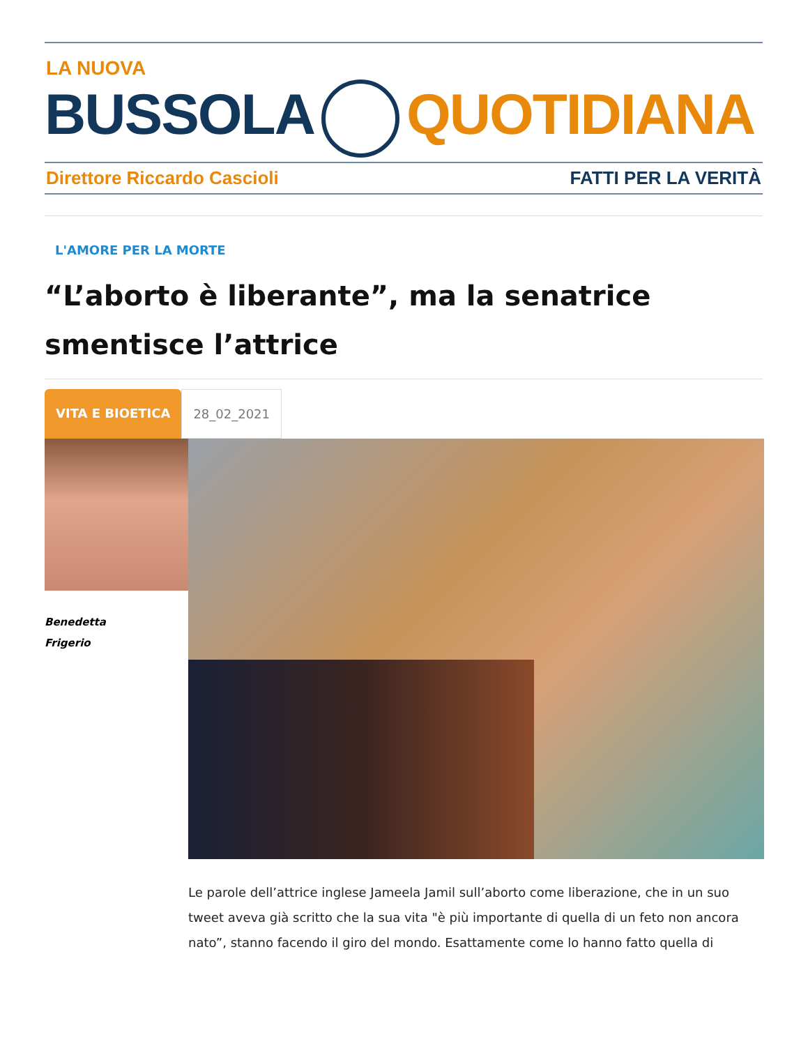LA NUOVA
BUSSOLA QUOTIDIANA
Direttore Riccardo Cascioli FATTI PER LA VERITÀ
L'AMORE PER LA MORTE
“L’aborto è liberante”, ma la senatrice smentisce l’attrice
VITA E BIOETICA 28_02_2021
Benedetta
Frigerio
Le parole dell’attrice inglese Jameela Jamil sull’aborto come liberazione, che in un suo tweet aveva già scritto che la sua vita "è più importante di quella di un feto non ancora nato”, stanno facendo il giro del mondo. Esattamente come lo hanno fatto quella di